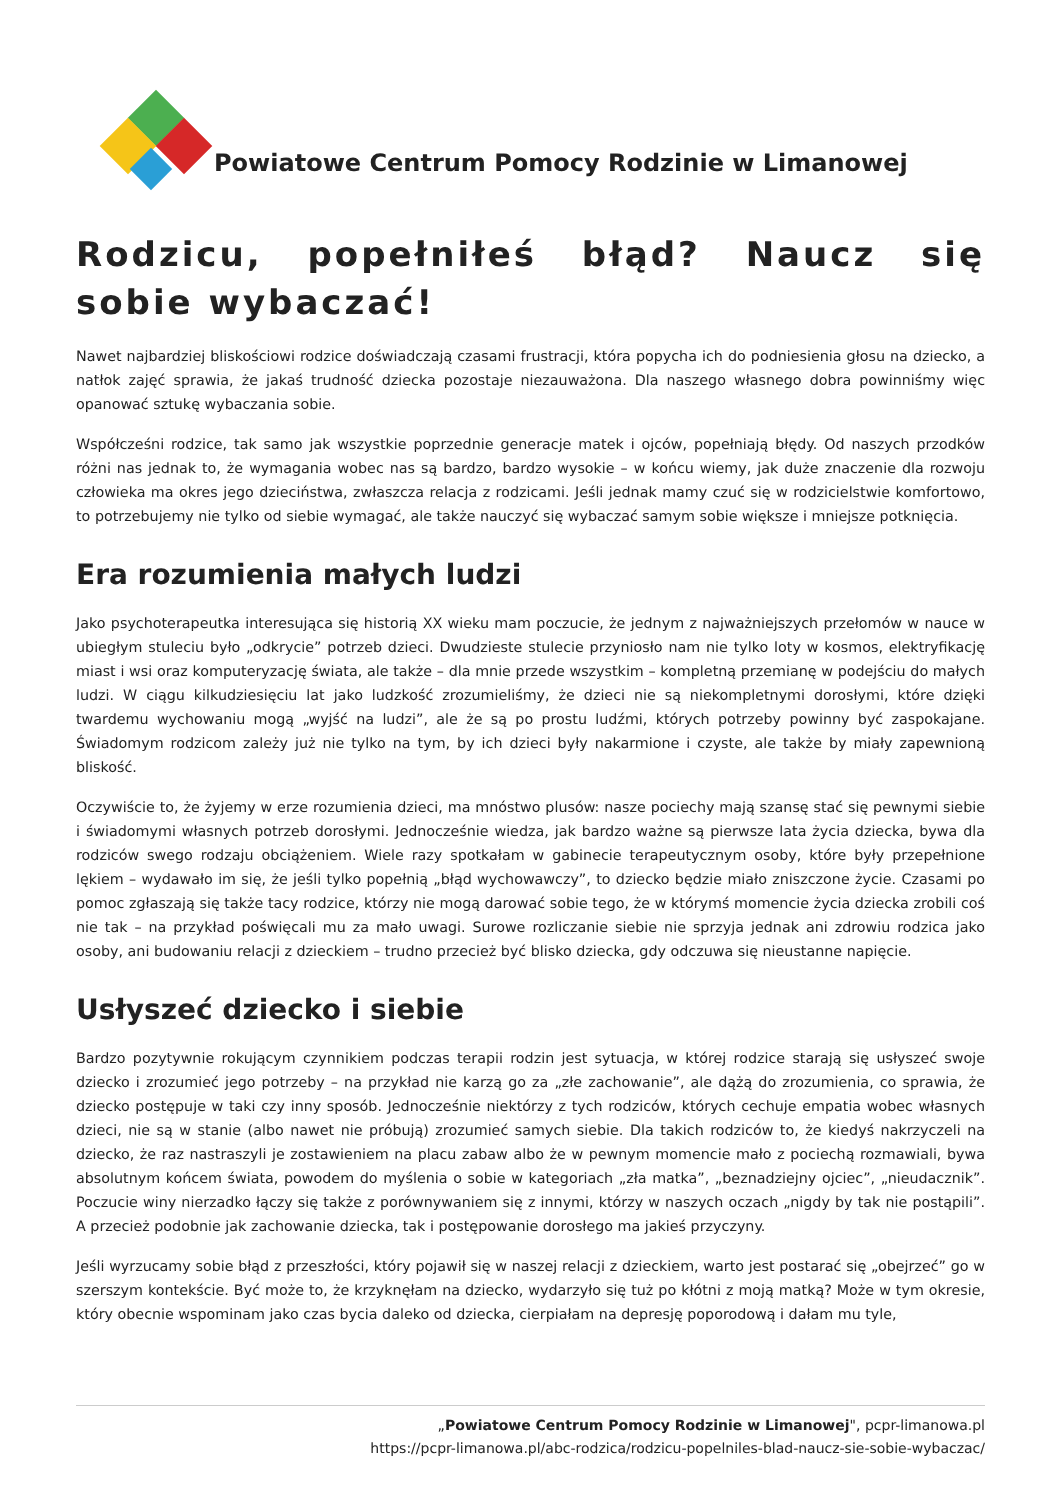Powiatowe Centrum Pomocy Rodzinie w Limanowej
Rodzicu, popełniłeś błąd? Naucz się sobie wybaczać!
Nawet najbardziej bliskościowi rodzice doświadczają czasami frustracji, która popycha ich do podniesienia głosu na dziecko, a natłok zajęć sprawia, że jakaś trudność dziecka pozostaje niezauważona. Dla naszego własnego dobra powinniśmy więc opanować sztukę wybaczania sobie.
Współcześni rodzice, tak samo jak wszystkie poprzednie generacje matek i ojców, popełniają błędy. Od naszych przodków różni nas jednak to, że wymagania wobec nas są bardzo, bardzo wysokie – w końcu wiemy, jak duże znaczenie dla rozwoju człowieka ma okres jego dzieciństwa, zwłaszcza relacja z rodzicami. Jeśli jednak mamy czuć się w rodzicielstwie komfortowo, to potrzebujemy nie tylko od siebie wymagać, ale także nauczyć się wybaczać samym sobie większe i mniejsze potknięcia.
Era rozumienia małych ludzi
Jako psychoterapeutka interesująca się historią XX wieku mam poczucie, że jednym z najważniejszych przełomów w nauce w ubiegłym stuleciu było „odkrycie” potrzeb dzieci. Dwudzieste stulecie przyniosło nam nie tylko loty w kosmos, elektryfikację miast i wsi oraz komputeryzację świata, ale także – dla mnie przede wszystkim – kompletną przemianę w podejściu do małych ludzi. W ciągu kilkudziesięciu lat jako ludzkość zrozumieliśmy, że dzieci nie są niekompletnymi dorosłymi, które dzięki twardemu wychowaniu mogą „wyjść na ludzi”, ale że są po prostu ludźmi, których potrzeby powinny być zaspokajane. Świadomym rodzicom zależy już nie tylko na tym, by ich dzieci były nakarmione i czyste, ale także by miały zapewnioną bliskość.
Oczywiście to, że żyjemy w erze rozumienia dzieci, ma mnóstwo plusów: nasze pociechy mają szansę stać się pewnymi siebie i świadomymi własnych potrzeb dorosłymi. Jednocześnie wiedza, jak bardzo ważne są pierwsze lata życia dziecka, bywa dla rodziców swego rodzaju obciążeniem. Wiele razy spotkałam w gabinecie terapeutycznym osoby, które były przepełnione lękiem – wydawało im się, że jeśli tylko popełnią „błąd wychowawczy”, to dziecko będzie miało zniszczone życie. Czasami po pomoc zgłaszają się także tacy rodzice, którzy nie mogą darować sobie tego, że w którymś momencie życia dziecka zrobili coś nie tak – na przykład poświęcali mu za mało uwagi. Surowe rozliczanie siebie nie sprzyja jednak ani zdrowiu rodzica jako osoby, ani budowaniu relacji z dzieckiem – trudno przecież być blisko dziecka, gdy odczuwa się nieustanne napięcie.
Usłyszeć dziecko i siebie
Bardzo pozytywnie rokującym czynnikiem podczas terapii rodzin jest sytuacja, w której rodzice starają się usłyszeć swoje dziecko i zrozumieć jego potrzeby – na przykład nie karzą go za „złe zachowanie”, ale dążą do zrozumienia, co sprawia, że dziecko postępuje w taki czy inny sposób. Jednocześnie niektórzy z tych rodziców, których cechuje empatia wobec własnych dzieci, nie są w stanie (albo nawet nie próbują) zrozumieć samych siebie. Dla takich rodziców to, że kiedyś nakrzyczeli na dziecko, że raz nastraszyli je zostawieniem na placu zabaw albo że w pewnym momencie mało z pociechą rozmawiali, bywa absolutnym końcem świata, powodem do myślenia o sobie w kategoriach „zła matka”, „beznadziejny ojciec”, „nieudacznik”. Poczucie winy nierzadko łączy się także z porównywaniem się z innymi, którzy w naszych oczach „nigdy by tak nie postąpili”. A przecież podobnie jak zachowanie dziecka, tak i postępowanie dorosłego ma jakieś przyczyny.
Jeśli wyrzucamy sobie błąd z przeszłości, który pojawił się w naszej relacji z dzieckiem, warto jest postarać się „obejrzeć” go w szerszym kontekście. Być może to, że krzyknęłam na dziecko, wydarzyło się tuż po kłótni z moją matką? Może w tym okresie, który obecnie wspominam jako czas bycia daleko od dziecka, cierpiałam na depresję poporodową i dałam mu tyle,
„Powiatowe Centrum Pomocy Rodzinie w Limanowej", pcpr-limanowa.pl
https://pcpr-limanowa.pl/abc-rodzica/rodzicu-popelniles-blad-naucz-sie-sobie-wybaczac/